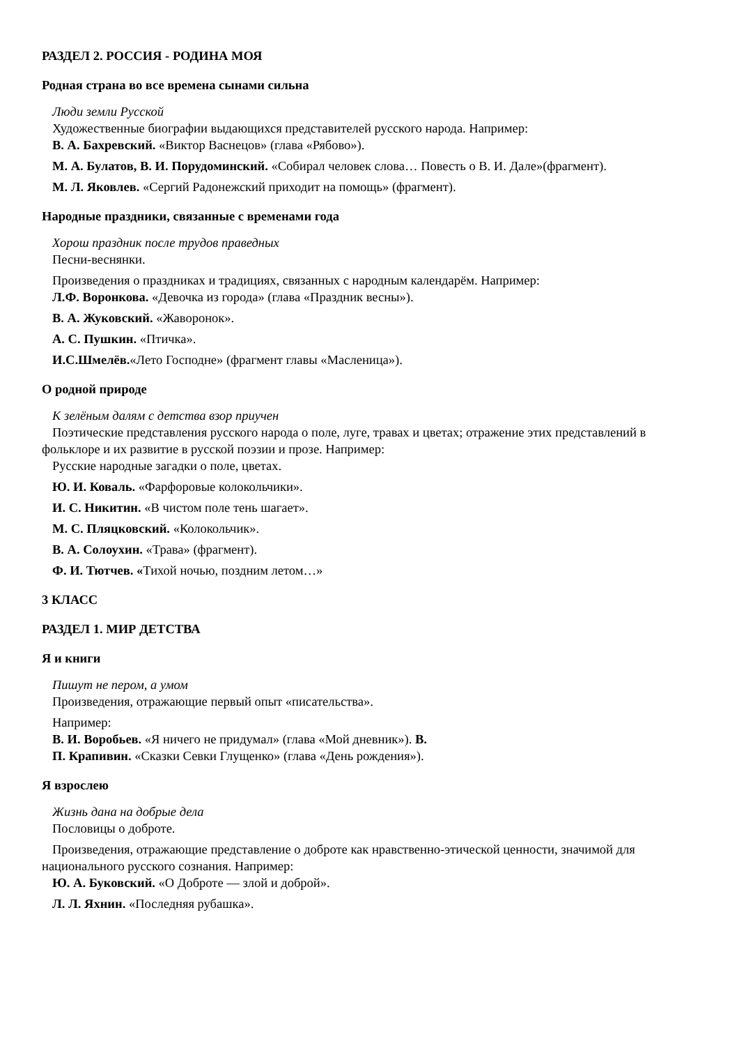РАЗДЕЛ 2. РОССИЯ - РОДИНА МОЯ
Родная страна во все времена сынами сильна
Люди земли Русской
Художественные биографии выдающихся представителей русского народа. Например:
В. А. Бахревский. «Виктор Васнецов» (глава «Рябово»).
М. А. Булатов, В. И. Порудоминский. «Собирал человек слова… Повесть о В. И. Дале»(фрагмент).
М. Л. Яковлев. «Сергий Радонежский приходит на помощь» (фрагмент).
Народные праздники, связанные с временами года
Хорош праздник после трудов праведных
Песни-веснянки.
Произведения о праздниках и традициях, связанных с народным календарём. Например:
Л.Ф. Воронкова. «Девочка из города» (глава «Праздник весны»).
В. А. Жуковский. «Жаворонок».
А. С. Пушкин. «Птичка».
И.С.Шмелёв.«Лето Господне» (фрагмент главы «Масленица»).
О родной природе
К зелёным далям с детства взор приучен
Поэтические представления русского народа о поле, луге, травах и цветах; отражение этих представлений в фольклоре и их развитие в русской поэзии и прозе. Например:
Русские народные загадки о поле, цветах.
Ю. И. Коваль. «Фарфоровые колокольчики».
И. С. Никитин. «В чистом поле тень шагает».
М. С. Пляцковский. «Колокольчик».
В. А. Солоухин. «Трава» (фрагмент).
Ф. И. Тютчев. «Тихой ночью, поздним летом…»
3 КЛАСС
РАЗДЕЛ 1. МИР ДЕТСТВА
Я и книги
Пишут не пером, а умом
Произведения, отражающие первый опыт «писательства».
Например:
В. И. Воробьев. «Я ничего не придумал» (глава «Мой дневник»). В.
П. Крапивин. «Сказки Севки Глущенко» (глава «День рождения»).
Я взрослею
Жизнь дана на добрые дела
Пословицы о доброте.
Произведения, отражающие представление о доброте как нравственно-этической ценности, значимой для национального русского сознания. Например:
Ю. А. Буковский. «О Доброте — злой и доброй».
Л. Л. Яхнин. «Последняя рубашка».